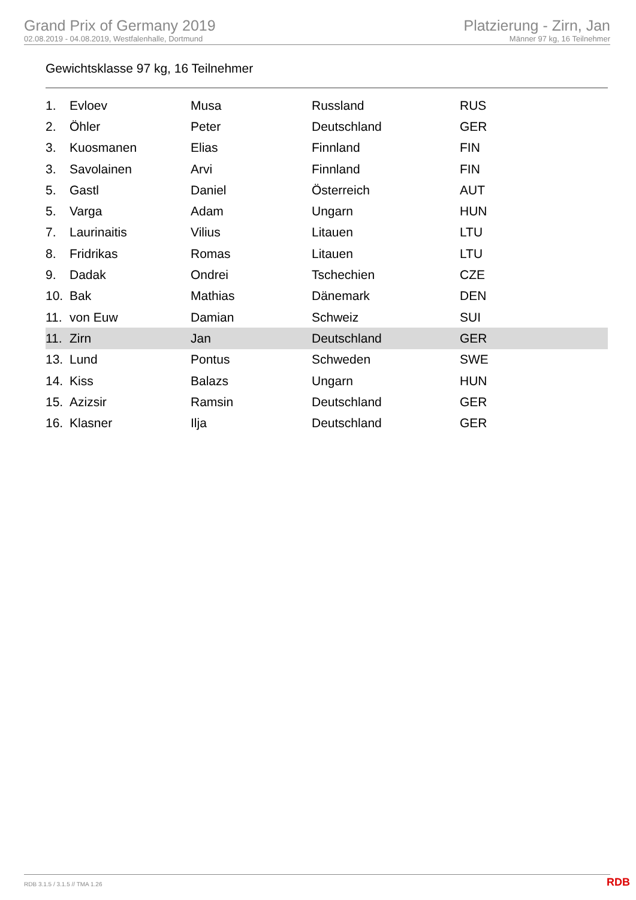Grand Prix of Germany 2019
02.08.2019 - 04.08.2019, Westfalenhalle, Dortmund
Platzierung - Zirn, Jan
Männer 97 kg, 16 Teilnehmer
Gewichtsklasse 97 kg, 16 Teilnehmer
| 1. | Evloev | Musa | Russland | RUS |
| 2. | Öhler | Peter | Deutschland | GER |
| 3. | Kuosmanen | Elias | Finnland | FIN |
| 3. | Savolainen | Arvi | Finnland | FIN |
| 5. | Gastl | Daniel | Österreich | AUT |
| 5. | Varga | Adam | Ungarn | HUN |
| 7. | Laurinaitis | Vilius | Litauen | LTU |
| 8. | Fridrikas | Romas | Litauen | LTU |
| 9. | Dadak | Ondrei | Tschechien | CZE |
| 10. | Bak | Mathias | Dänemark | DEN |
| 11. | von Euw | Damian | Schweiz | SUI |
| 11. | Zirn | Jan | Deutschland | GER |
| 13. | Lund | Pontus | Schweden | SWE |
| 14. | Kiss | Balazs | Ungarn | HUN |
| 15. | Azizsir | Ramsin | Deutschland | GER |
| 16. | Klasner | Ilja | Deutschland | GER |
RDB 3.1.5 / 3.1.5 // TMA 1.26 RDB